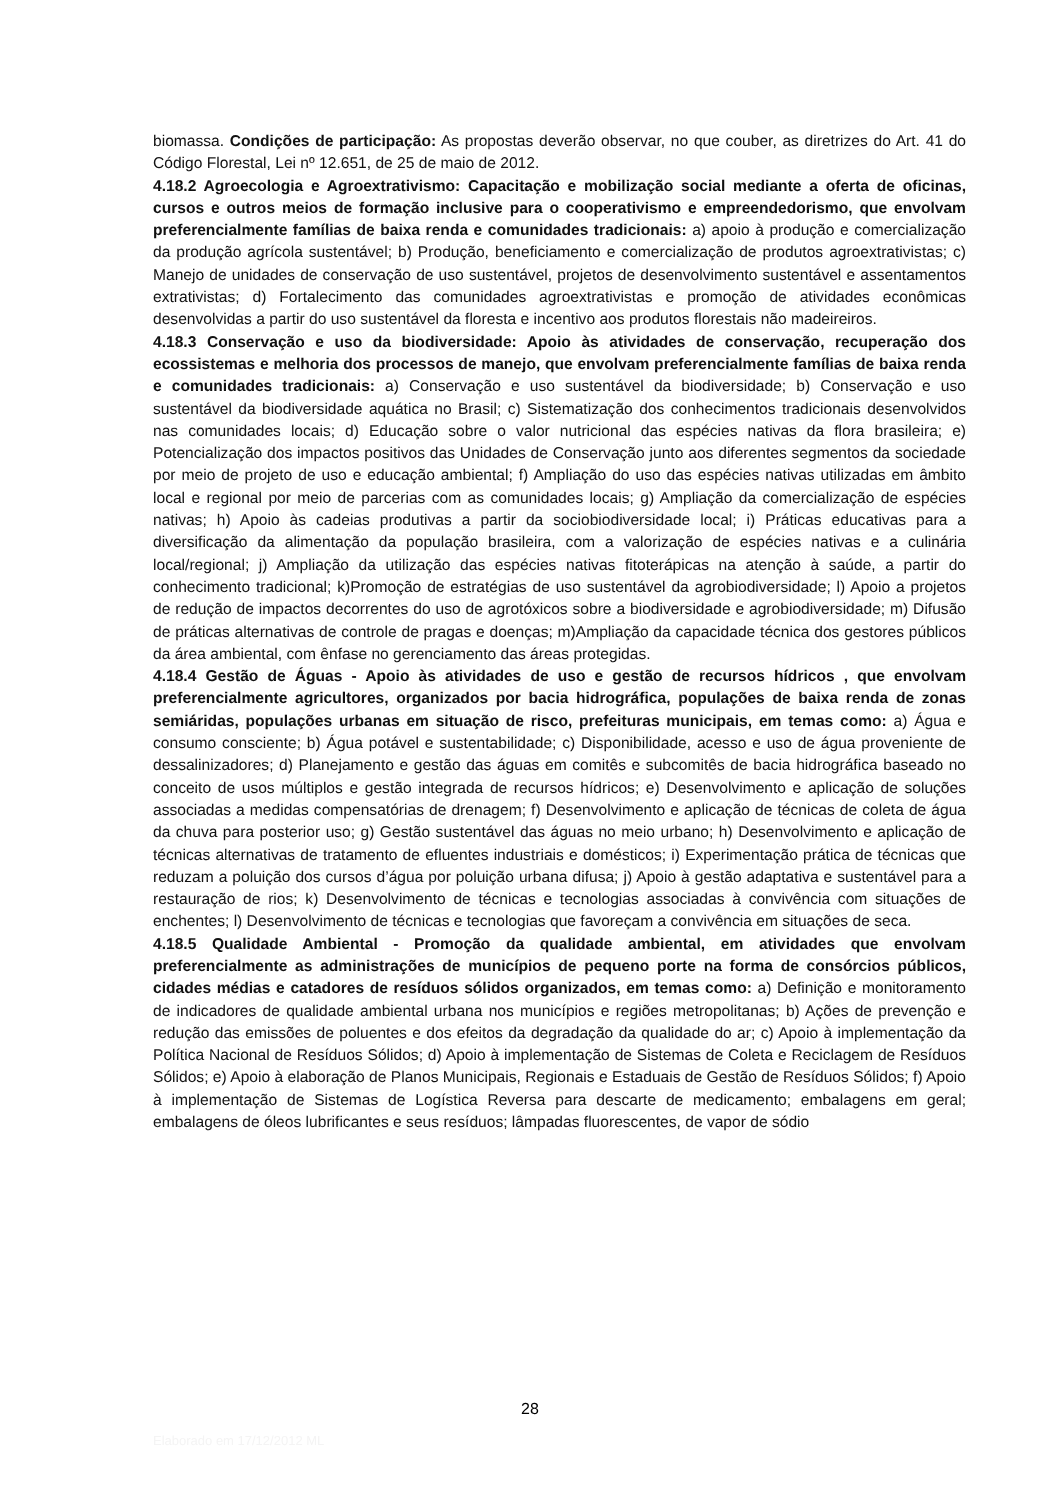biomassa. Condições de participação: As propostas deverão observar, no que couber, as diretrizes do Art. 41 do Código Florestal, Lei nº 12.651, de 25 de maio de 2012.
4.18.2 Agroecologia e Agroextrativismo: Capacitação e mobilização social mediante a oferta de oficinas, cursos e outros meios de formação inclusive para o cooperativismo e empreendedorismo, que envolvam preferencialmente famílias de baixa renda e comunidades tradicionais: a) apoio à produção e comercialização da produção agrícola sustentável; b) Produção, beneficiamento e comercialização de produtos agroextrativistas; c) Manejo de unidades de conservação de uso sustentável, projetos de desenvolvimento sustentável e assentamentos extrativistas; d) Fortalecimento das comunidades agroextrativistas e promoção de atividades econômicas desenvolvidas a partir do uso sustentável da floresta e incentivo aos produtos florestais não madeireiros.
4.18.3 Conservação e uso da biodiversidade: Apoio às atividades de conservação, recuperação dos ecossistemas e melhoria dos processos de manejo, que envolvam preferencialmente famílias de baixa renda e comunidades tradicionais: a) Conservação e uso sustentável da biodiversidade; b) Conservação e uso sustentável da biodiversidade aquática no Brasil; c) Sistematização dos conhecimentos tradicionais desenvolvidos nas comunidades locais; d) Educação sobre o valor nutricional das espécies nativas da flora brasileira; e) Potencialização dos impactos positivos das Unidades de Conservação junto aos diferentes segmentos da sociedade por meio de projeto de uso e educação ambiental; f) Ampliação do uso das espécies nativas utilizadas em âmbito local e regional por meio de parcerias com as comunidades locais; g) Ampliação da comercialização de espécies nativas; h) Apoio às cadeias produtivas a partir da sociobiodiversidade local; i) Práticas educativas para a diversificação da alimentação da população brasileira, com a valorização de espécies nativas e a culinária local/regional; j) Ampliação da utilização das espécies nativas fitoterápicas na atenção à saúde, a partir do conhecimento tradicional; k)Promoção de estratégias de uso sustentável da agrobiodiversidade; l) Apoio a projetos de redução de impactos decorrentes do uso de agrotóxicos sobre a biodiversidade e agrobiodiversidade; m) Difusão de práticas alternativas de controle de pragas e doenças; m)Ampliação da capacidade técnica dos gestores públicos da área ambiental, com ênfase no gerenciamento das áreas protegidas.
4.18.4 Gestão de Águas - Apoio às atividades de uso e gestão de recursos hídricos , que envolvam preferencialmente agricultores, organizados por bacia hidrográfica, populações de baixa renda de zonas semiáridas, populações urbanas em situação de risco, prefeituras municipais, em temas como: a) Água e consumo consciente; b) Água potável e sustentabilidade; c) Disponibilidade, acesso e uso de água proveniente de dessalinizadores; d) Planejamento e gestão das águas em comitês e subcomitês de bacia hidrográfica baseado no conceito de usos múltiplos e gestão integrada de recursos hídricos; e) Desenvolvimento e aplicação de soluções associadas a medidas compensatórias de drenagem; f) Desenvolvimento e aplicação de técnicas de coleta de água da chuva para posterior uso; g) Gestão sustentável das águas no meio urbano; h) Desenvolvimento e aplicação de técnicas alternativas de tratamento de efluentes industriais e domésticos; i) Experimentação prática de técnicas que reduzam a poluição dos cursos d’água por poluição urbana difusa; j) Apoio à gestão adaptativa e sustentável para a restauração de rios; k) Desenvolvimento de técnicas e tecnologias associadas à convivência com situações de enchentes; l) Desenvolvimento de técnicas e tecnologias que favoreçam a convivência em situações de seca.
4.18.5 Qualidade Ambiental - Promoção da qualidade ambiental, em atividades que envolvam preferencialmente as administrações de municípios de pequeno porte na forma de consórcios públicos, cidades médias e catadores de resíduos sólidos organizados, em temas como: a) Definição e monitoramento de indicadores de qualidade ambiental urbana nos municípios e regiões metropolitanas; b) Ações de prevenção e redução das emissões de poluentes e dos efeitos da degradação da qualidade do ar; c) Apoio à implementação da Política Nacional de Resíduos Sólidos; d) Apoio à implementação de Sistemas de Coleta e Reciclagem de Resíduos Sólidos; e) Apoio à elaboração de Planos Municipais, Regionais e Estaduais de Gestão de Resíduos Sólidos; f) Apoio à implementação de Sistemas de Logística Reversa para descarte de medicamento; embalagens em geral; embalagens de óleos lubrificantes e seus resíduos; lâmpadas fluorescentes, de vapor de sódio
28
Elaborado em 17/12/2012 ML